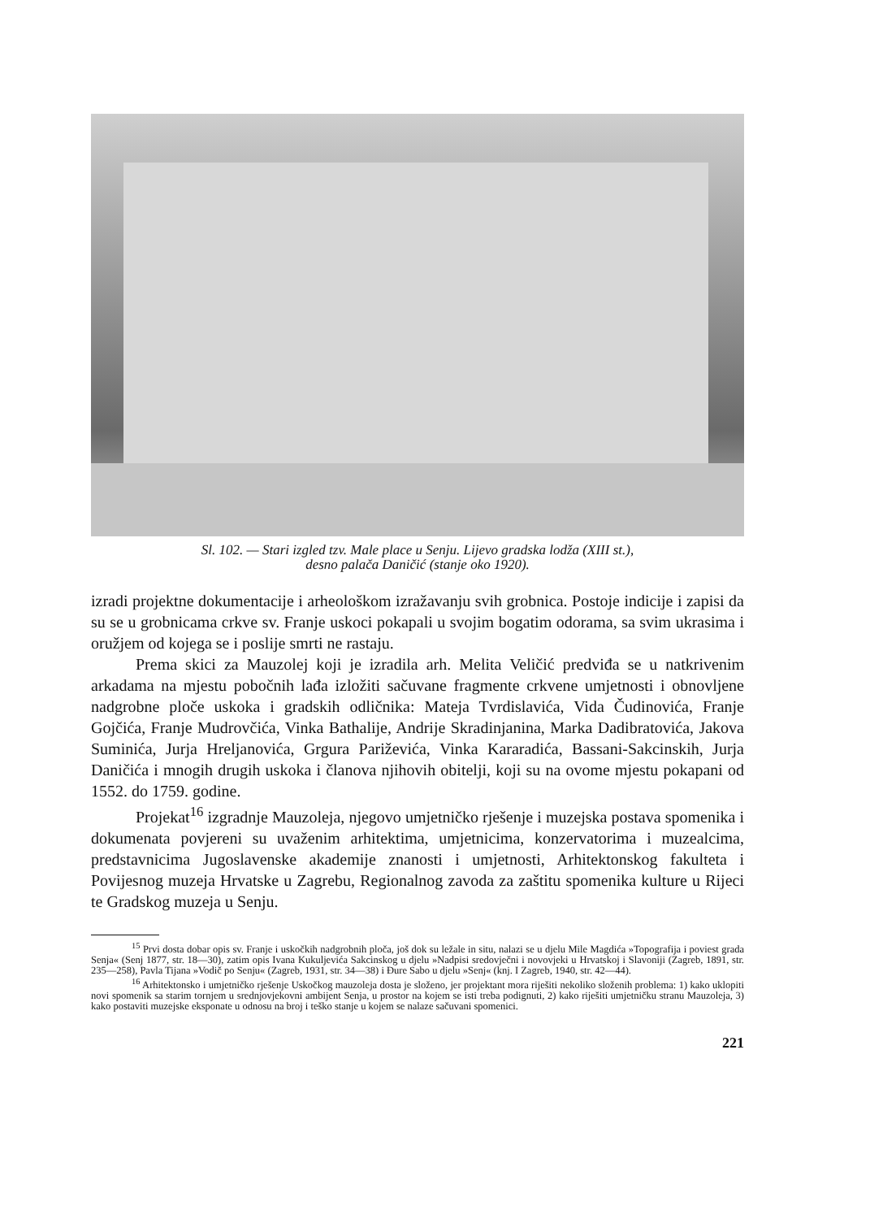Sl. 102. — Stari izgled tzv. Male place u Senju. Lijevo gradska lodža (XIII st.),
desno palača Daničić (stanje oko 1920).
izradi projektne dokumentacije i arheološkom izražavanju svih grobnica. Postoje indicije i zapisi da su se u grobnicama crkve sv. Franje uskoci pokapali u svojim bogatim odorama, sa svim ukrasima i oružjem od kojega se i poslije smrti ne rastaju.
Prema skici za Mauzolej koji je izradila arh. Melita Veličić predviđa se u natkrivenim arkadama na mjestu pobočnih lađa izložiti sačuvane fragmente crkvene umjetnosti i obnovljene nadgrobne ploče uskoka i gradskih odličnika: Mateja Tvrdislavića, Vida Čudinovića, Franje Gojčića, Franje Mudrovčića, Vinka Bathalije, Andrije Skradinjanina, Marka Dadibratovića, Jakova Suminića, Jurja Hreljanovića, Grgura Pariževića, Vinka Kararadića, Bassani-Sakcinskih, Jurja Daničića i mnogih drugih uskoka i članova njihovih obitelji, koji su na ovome mjestu pokapani od 1552. do 1759. godine.
Projekat<sup>16</sup> izgradnje Mauzoleja, njegovo umjetničko rješenje i muzejska postava spomenika i dokumenata povjereni su uvaženim arhitektima, umjetnicima, konzervatorima i muzealcima, predstavnicima Jugoslavenske akademije znanosti i umjetnosti, Arhitektonskog fakulteta i Povijesnog muzeja Hrvatske u Zagrebu, Regionalnog zavoda za zaštitu spomenika kulture u Rijeci te Gradskog muzeja u Senju.
<sup>15</sup> Prvi dosta dobar opis sv. Franje i uskočkih nadgrobnih ploča, još dok su ležale in situ, nalazi se u djelu Mile Magdića »Topografija i poviest grada Senja« (Senj 1877, str. 18—30), zatim opis Ivana Kukuljevića Sakcinskog u djelu »Nadpisi sredovječni i novovjeki u Hrvatskoj i Slavoniji (Zagreb, 1891, str. 235—258), Pavla Tijana »Vodič po Senju« (Zagreb, 1931, str. 34—38) i Đure Sabo u djelu »Senj« (knj. I Zagreb, 1940, str. 42—44).
<sup>16</sup> Arhitektonsko i umjetničko rješenje Uskočkog mauzoleja dosta je složeno, jer projektant mora riješiti nekoliko složenih problema: 1) kako uklopiti novi spomenik sa starim tornjem u srednjovjekovni ambijent Senja, u prostor na kojem se isti treba podignuti, 2) kako riješiti umjetničku stranu Mauzoleja, 3) kako postaviti muzejske eksponate u odnosu na broj i teško stanje u kojem se nalaze sačuvani spomenici.
221